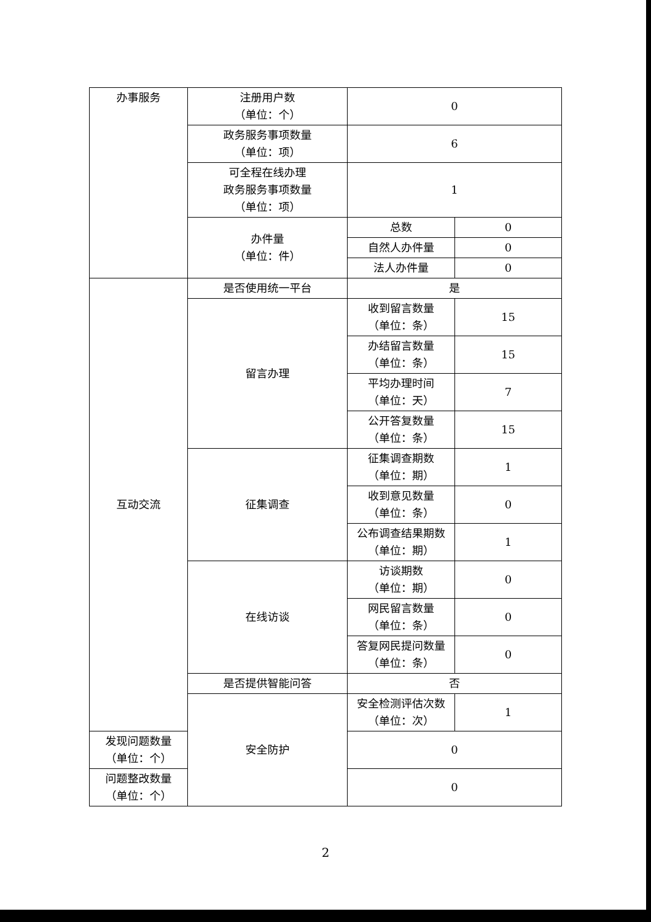| 办事服务 | 注册用户数 （单位：个） | 0 | |
| | 政务服务事项数量 （单位：项） | 6 | |
| | 可全程在线办理 政务服务事项数量 （单位：项） | 1 | |
| | 办件量 （单位：件） | 总数 | 0 |
| | | 自然人办件量 | 0 |
| | | 法人办件量 | 0 |
| 互动交流 | 是否使用统一平台 | 是 | |
| | 留言办理 | 收到留言数量 （单位：条） | 15 |
| | | 办结留言数量 （单位：条） | 15 |
| | | 平均办理时间 （单位：天） | 7 |
| | | 公开答复数量 （单位：条） | 15 |
| | 征集调查 | 征集调查期数 （单位：期） | 1 |
| | | 收到意见数量 （单位：条） | 0 |
| | | 公布调查结果期数 （单位：期） | 1 |
| | 在线访谈 | 访谈期数 （单位：期） | 0 |
| | | 网民留言数量 （单位：条） | 0 |
| | | 答复网民提问数量 （单位：条） | 0 |
| | 是否提供智能问答 | 否 | |
| | 安全防护 | 安全检测评估次数 （单位：次） | 1 |
| 发现问题数量 （单位：个） | | 0 | |
| 问题整改数量 （单位：个） | | 0 | |
2